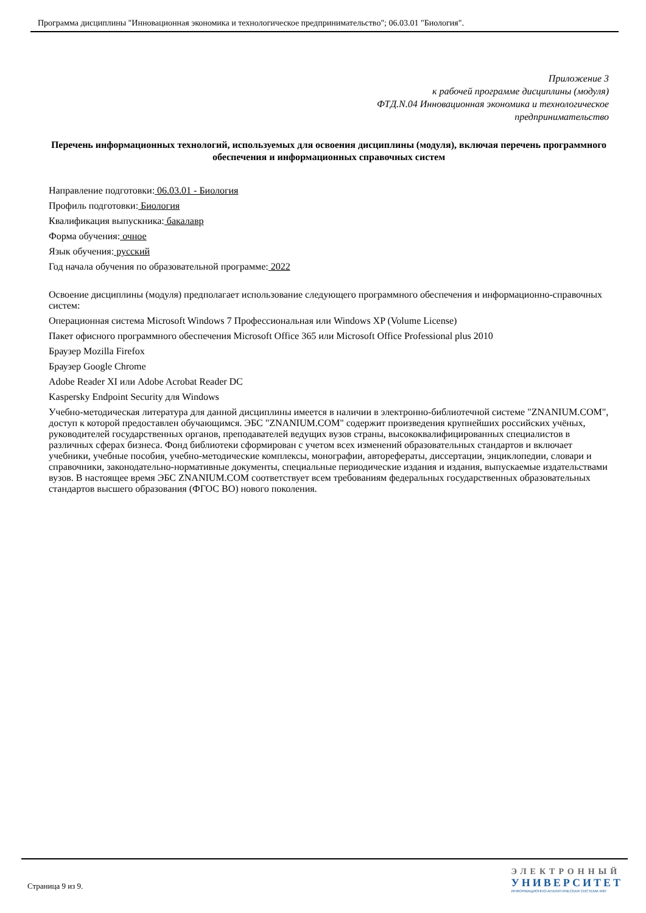Программа дисциплины "Инновационная экономика и технологическое предпринимательство"; 06.03.01 "Биология".
Приложение 3
к рабочей программе дисциплины (модуля)
ФТД.N.04 Инновационная экономика и технологическое
предпринимательство
Перечень информационных технологий, используемых для освоения дисциплины (модуля), включая перечень программного обеспечения и информационных справочных систем
Направление подготовки: 06.03.01 - Биология
Профиль подготовки: Биология
Квалификация выпускника: бакалавр
Форма обучения: очное
Язык обучения: русский
Год начала обучения по образовательной программе: 2022
Освоение дисциплины (модуля) предполагает использование следующего программного обеспечения и информационно-справочных систем:
Операционная система Microsoft Windows 7 Профессиональная или Windows XP (Volume License)
Пакет офисного программного обеспечения Microsoft Office 365 или Microsoft Office Professional plus 2010
Браузер Mozilla Firefox
Браузер Google Chrome
Adobe Reader XI или Adobe Acrobat Reader DC
Kaspersky Endpoint Security для Windows
Учебно-методическая литература для данной дисциплины имеется в наличии в электронно-библиотечной системе "ZNANIUM.COM", доступ к которой предоставлен обучающимся. ЭБС "ZNANIUM.COM" содержит произведения крупнейших российских учёных, руководителей государственных органов, преподавателей ведущих вузов страны, высококвалифицированных специалистов в различных сферах бизнеса. Фонд библиотеки сформирован с учетом всех изменений образовательных стандартов и включает учебники, учебные пособия, учебно-методические комплексы, монографии, авторефераты, диссертации, энциклопедии, словари и справочники, законодательно-нормативные документы, специальные периодические издания и издания, выпускаемые издательствами вузов. В настоящее время ЭБС ZNANIUM.COM соответствует всем требованиям федеральных государственных образовательных стандартов высшего образования (ФГОС ВО) нового поколения.
Страница 9 из 9.
ЭЛЕКТРОННЫЙ
УНИВЕРСИТЕТ
ИНФОРМАЦИОННО-АНАЛИТИЧЕСКАЯ СИСТЕМА КФУ